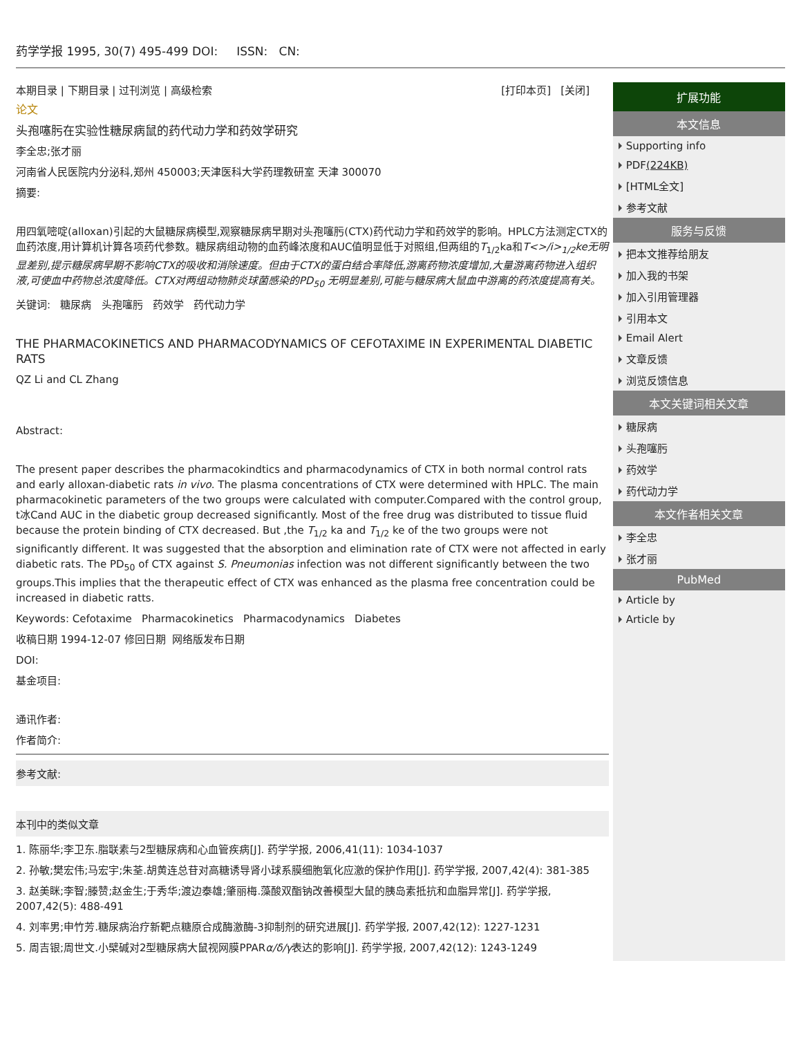药学学报 1995, 30(7) 495-499 DOI: ISSN: CN:
本期目录 | 下期目录 | 过刊浏览 | 高级检索 [打印本页] [关闭]
论文
头孢噻肟在实验性糖尿病鼠的药代动力学和药效学研究
李全忠;张才丽
河南省人民医院内分泌科,郑州 450003;天津医科大学药理教研室 天津 300070
摘要:
用四氧嘧啶(alloxan)引起的大鼠糖尿病模型,观察糖尿病早期对头孢噻肟(CTX)药代动力学和药效学的影响。HPLC方法测定CTX的血药浓度,用计算机计算各项药代参数。糖尿病组动物的血药峰浓度和AUC值明显低于对照组,但两组的T<sub>1/2</sub>ka和T<>/i><sub>1/2</sub>ke无明显差别,提示糖尿病早期不影响CTX的吸收和消除速度。但由于CTX的蛋白结合率降低,游离药物浓度增加,大量游离药物进入组织液,可使血中药物总浓度降低。CTX对两组动物肺炎球菌感染的PD<sub>50</sub> 无明显差别,可能与糖尿病大鼠血中游离的药浓度提高有关。
关键词: 糖尿病 头孢噻肟 药效学 药代动力学
THE PHARMACOKINETICS AND PHARMACODYNAMICS OF CEFOTAXIME IN EXPERIMENTAL DIABETIC RATS
QZ Li and CL Zhang
Abstract:
The present paper describes the pharmacokindtics and pharmacodynamics of CTX in both normal control rats and early alloxan-diabetic rats in vivo. The plasma concentrations of CTX were determined with HPLC. The main pharmacokinetic parameters of the two groups were calculated with computer.Compared with the control group, t冰Cand AUC in the diabetic group decreased significantly. Most of the free drug was distributed to tissue fluid because the protein binding of CTX decreased. But ,the T<sub>1/2</sub> ka and T<sub>1/2</sub> ke of the two groups were not significantly different. It was suggested that the absorption and elimination rate of CTX were not affected in early diabetic rats. The PD<sub>50</sub> of CTX against S. Pneumonias infection was not different significantly between the two groups.This implies that the therapeutic effect of CTX was enhanced as the plasma free concentration could be increased in diabetic ratts.
Keywords: Cefotaxime Pharmacokinetics Pharmacodynamics Diabetes
收稿日期 1994-12-07 修回日期 网络版发布日期
DOI:
基金项目:
通讯作者:
作者简介:
参考文献:
本刊中的类似文章
1. 陈丽华;李卫东.脂联素与2型糖尿病和心血管疾病[J]. 药学学报, 2006,41(11): 1034-1037
2. 孙敏;樊宏伟;马宏宇;朱荃.胡黄连总苷对高糖诱导肾小球系膜细胞氧化应激的保护作用[J]. 药学学报, 2007,42(4): 381-385
3. 赵美眯;李智;滕赞;赵金生;于秀华;渡边泰雄;肇丽梅.藻酸双酯钠改善模型大鼠的胰岛素抵抗和血脂异常[J]. 药学学报, 2007,42(5): 488-491
4. 刘率男;申竹芳.糖尿病治疗新靶点糖原合成酶激酶-3抑制剂的研究进展[J]. 药学学报, 2007,42(12): 1227-1231
5. 周吉银;周世文.小檗碱对2型糖尿病大鼠视网膜PPARα/δ/γ表达的影响[J]. 药学学报, 2007,42(12): 1243-1249
扩展功能
本文信息
Supporting info
PDF(224KB)
[HTML全文]
参考文献
服务与反馈
把本文推荐给朋友
加入我的书架
加入引用管理器
引用本文
Email Alert
文章反馈
浏览反馈信息
本文关键词相关文章
糖尿病
头孢噻肟
药效学
药代动力学
本文作者相关文章
李全忠
张才丽
PubMed
Article by
Article by